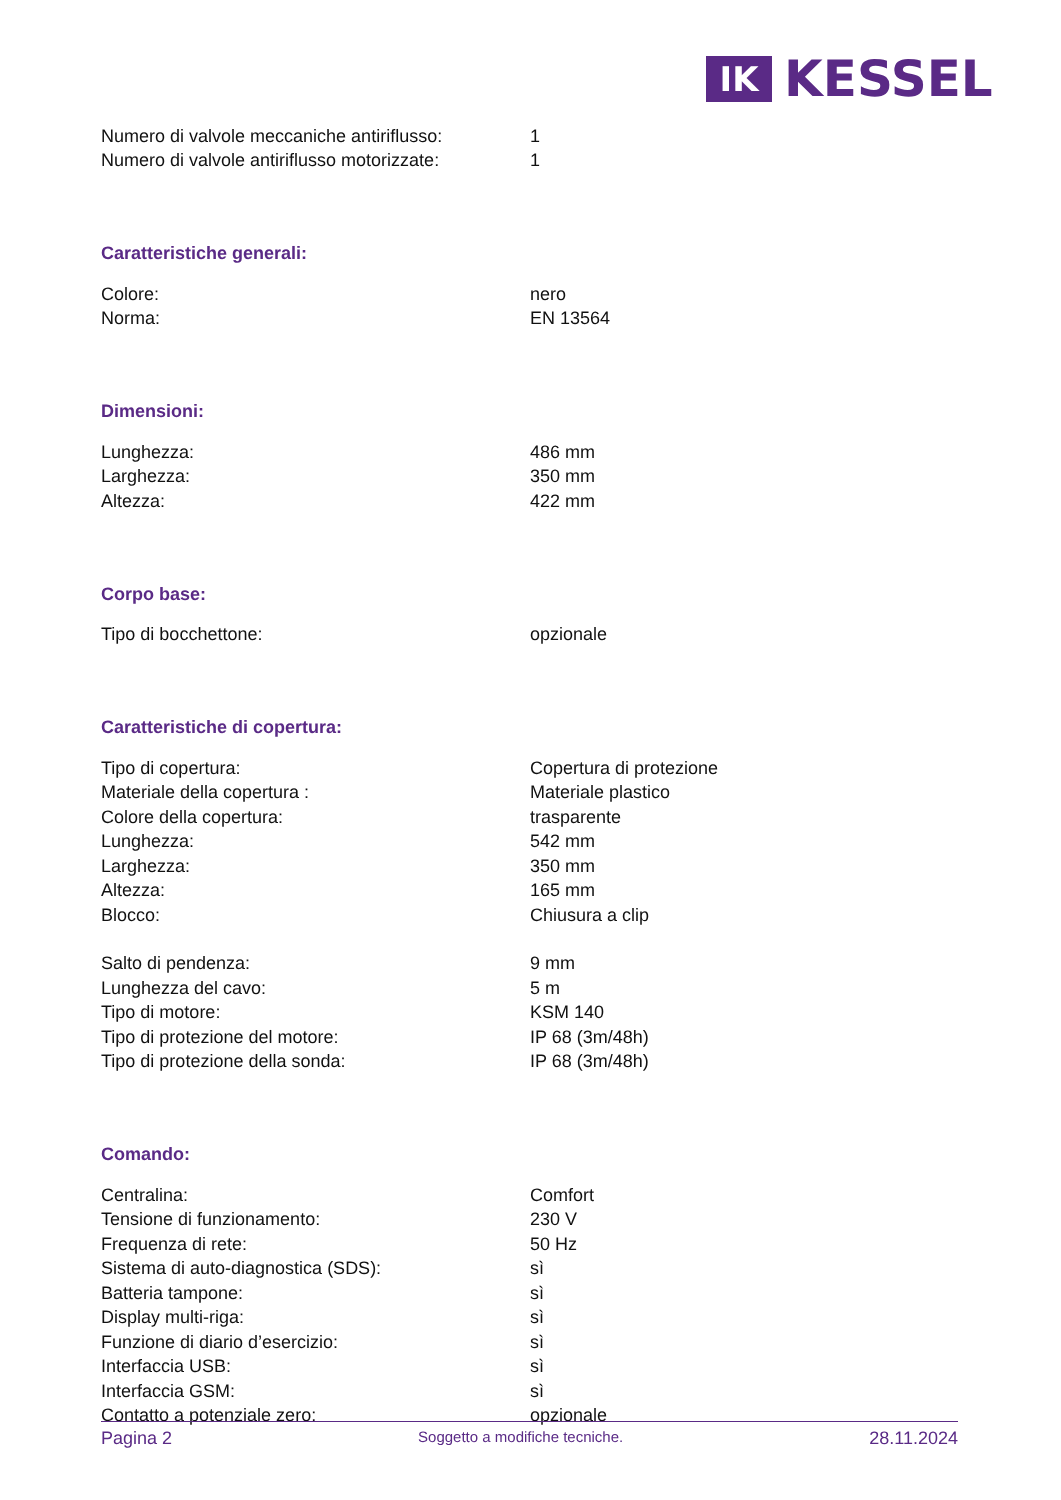IK
KESSEL
| Numero di valvole meccaniche antiriflusso: | 1 |
| Numero di valvole antiriflusso motorizzate: | 1 |
Caratteristiche generali:
| Colore: | nero |
| Norma: | EN 13564 |
Dimensioni:
| Lunghezza: | 486 mm |
| Larghezza: | 350 mm |
| Altezza: | 422 mm |
Corpo base:
| Tipo di bocchettone: | opzionale |
Caratteristiche di copertura:
| Tipo di copertura: | Copertura di protezione |
| Materiale della copertura : | Materiale plastico |
| Colore della copertura: | trasparente |
| Lunghezza: | 542 mm |
| Larghezza: | 350 mm |
| Altezza: | 165 mm |
| Blocco: | Chiusura a clip |
| Salto di pendenza: | 9 mm |
| Lunghezza del cavo: | 5 m |
| Tipo di motore: | KSM 140 |
| Tipo di protezione del motore: | IP 68 (3m/48h) |
| Tipo di protezione della sonda: | IP 68 (3m/48h) |
Comando:
| Centralina: | Comfort |
| Tensione di funzionamento: | 230 V |
| Frequenza di rete: | 50 Hz |
| Sistema di auto-diagnostica (SDS): | sì |
| Batteria tampone: | sì |
| Display multi-riga: | sì |
| Funzione di diario d’esercizio: | sì |
| Interfaccia USB: | sì |
| Interfaccia GSM: | sì |
| Contatto a potenziale zero: | opzionale |
Pagina 2 Soggetto a modifiche tecniche. 28.11.2024